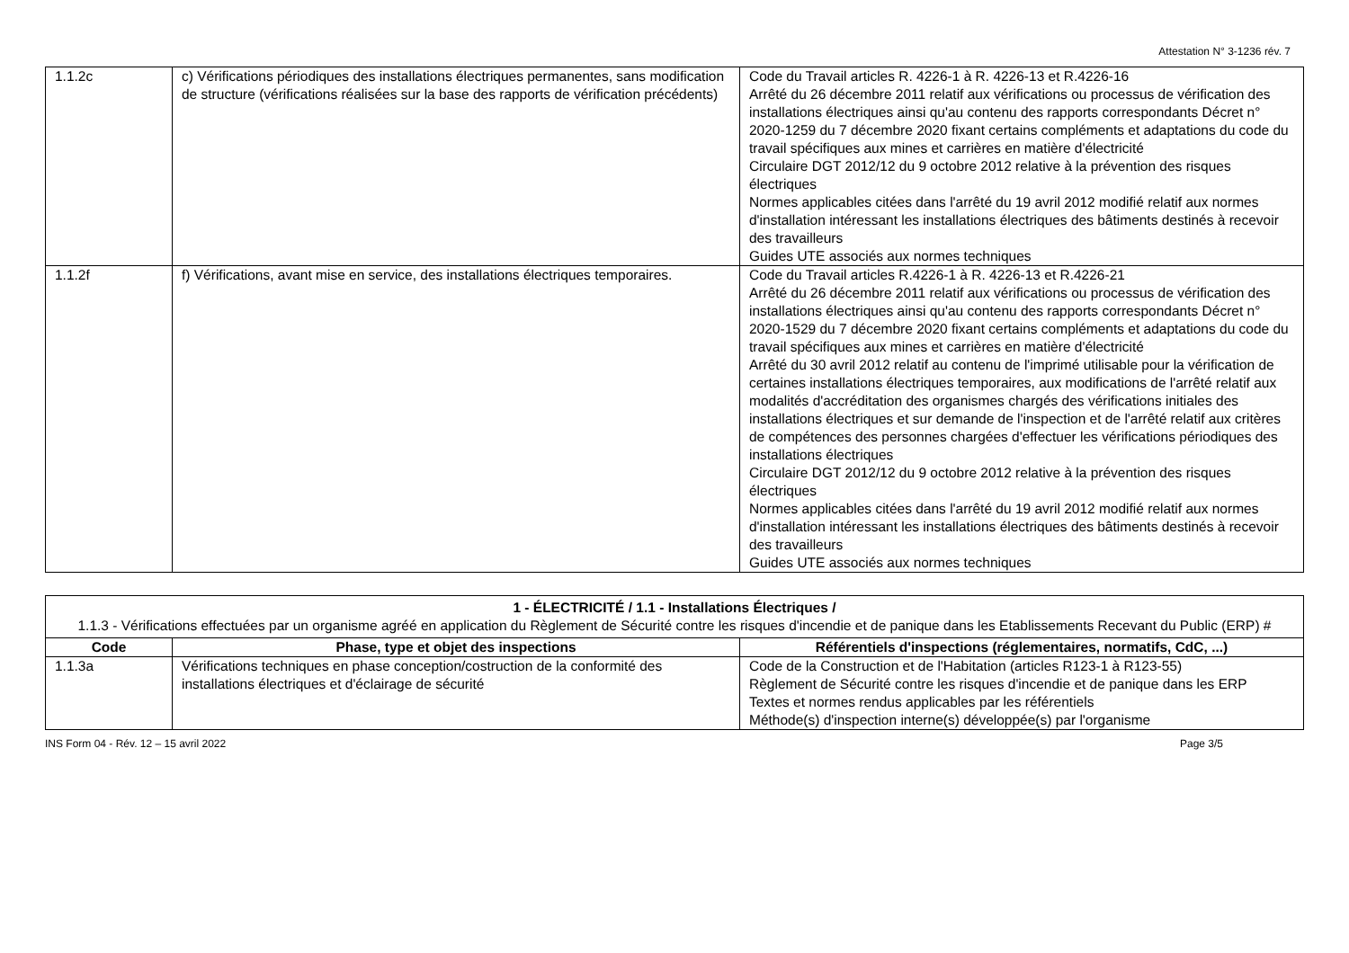Attestation N° 3-1236 rév. 7
| 1.1.2c | c) Vérifications périodiques des installations électriques permanentes, sans modification de structure (vérifications réalisées sur la base des rapports de vérification précédents) | Code du Travail articles R. 4226-1 à R. 4226-13 et R.4226-16 Arrêté du 26 décembre 2011 relatif aux vérifications ou processus de vérification des installations électriques ainsi qu'au contenu des rapports correspondants Décret n° 2020-1259 du 7 décembre 2020 fixant certains compléments et adaptations du code du travail spécifiques aux mines et carrières en matière d'électricité Circulaire DGT 2012/12 du 9 octobre 2012 relative à la prévention des risques électriques Normes applicables citées dans l'arrêté du 19 avril 2012 modifié relatif aux normes d'installation intéressant les installations électriques des bâtiments destinés à recevoir des travailleurs Guides UTE associés aux normes techniques |
| 1.1.2f | f) Vérifications, avant mise en service, des installations électriques temporaires. | Code du Travail articles R.4226-1 à R. 4226-13 et R.4226-21 Arrêté du 26 décembre 2011 relatif aux vérifications ou processus de vérification des installations électriques ainsi qu'au contenu des rapports correspondants Décret n° 2020-1529 du 7 décembre 2020 fixant certains compléments et adaptations du code du travail spécifiques aux mines et carrières en matière d'électricité Arrêté du 30 avril 2012 relatif au contenu de l'imprimé utilisable pour la vérification de certaines installations électriques temporaires, aux modifications de l'arrêté relatif aux modalités d'accréditation des organismes chargés des vérifications initiales des installations électriques et sur demande de l'inspection et de l'arrêté relatif aux critères de compétences des personnes chargées d'effectuer les vérifications périodiques des installations électriques Circulaire DGT 2012/12 du 9 octobre 2012 relative à la prévention des risques électriques Normes applicables citées dans l'arrêté du 19 avril 2012 modifié relatif aux normes d'installation intéressant les installations électriques des bâtiments destinés à recevoir des travailleurs Guides UTE associés aux normes techniques |
| 1 - ÉLECTRICITÉ / 1.1 - Installations Électriques / 1.1.3 - Vérifications effectuées par un organisme agréé en application du Règlement de Sécurité contre les risques d'incendie et de panique dans les Etablissements Recevant du Public (ERP) # | | |
| Code | Phase, type et objet des inspections | Référentiels d'inspections (réglementaires, normatifs, CdC, ...) |
| 1.1.3a | Vérifications techniques en phase conception/costruction de la conformité des installations électriques et d'éclairage de sécurité | Code de la Construction et de l'Habitation (articles R123-1 à R123-55) Règlement de Sécurité contre les risques d'incendie et de panique dans les ERP Textes et normes rendus applicables par les référentiels Méthode(s) d'inspection interne(s) développée(s) par l'organisme |
INS Form 04 - Rév. 12 – 15 avril 2022 Page 3/5